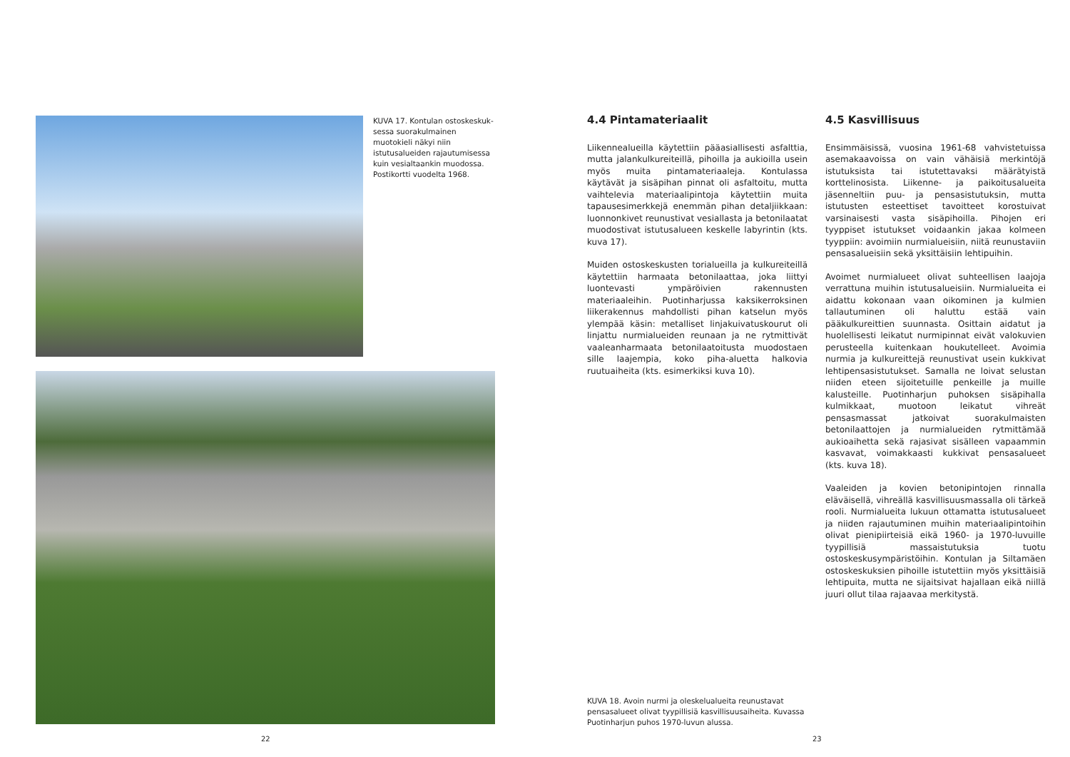KUVA 17. Kontulan ostoskeskuk­sessa suorakulmainen muotokie­li näkyi niin istutusalueiden ra­jautumisessa kuin vesialtaankin muodossa. Postikortti vuodelta 1968.
4.4 Pintamateriaalit
Liikennealueilla käytettiin pääasiallisesti asfalttia, mutta jalankulkureiteillä, pihoilla ja aukioilla usein myös muita pintamateriaaleja. Kontulassa käytävät ja sisäpihan pinnat oli asfaltoitu, mutta vaihtelevia materiaalipintoja käytettiin muita tapausesimerkkejä enemmän pihan detaljiikkaan: luonnonkivet reunustivat vesiallasta ja betonilaatat muodostivat istutusalueen keskelle labyrintin (kts. kuva 17).
Muiden ostoskeskusten torialueilla ja kulkureiteillä käytettiin harmaata betonilaattaa, joka liittyi luontevasti ympäröivien rakennusten materiaaleihin. Puotinharjussa kaksikerroksinen liikerakennus mahdollisti pihan katselun myös ylempää käsin: metalliset linjakuivatuskourut oli linjattu nurmialueiden reunaan ja ne rytmittivät vaaleanharmaata betonilaatoitusta muodostaen sille laajempia, koko piha-aluetta halkovia ruutuaiheita (kts. esimerkiksi kuva 10).
4.5 Kasvillisuus
Ensimmäisissä, vuosina 1961-68 vahvistetuissa asemakaavoissa on vain vähäisiä merkintöjä istutuksista tai istutettavaksi määrätyistä korttelinosista. Liikenne- ja paikoitusalueita jäsenneltiin puu- ja pensasistutuksin, mutta istutusten esteettiset tavoitteet korostuivat varsinaisesti vasta sisäpihoilla. Pihojen eri tyyppiset istutukset voidaankin jakaa kolmeen tyyppiin: avoimiin nurmialueisiin, niitä reunustaviin pensasalueisiin sekä yksittäisiin lehtipuihin.
Avoimet nurmialueet olivat suhteellisen laajoja verrattuna muihin istutusalueisiin. Nurmialueita ei aidattu kokonaan vaan oikominen ja kulmien tallautuminen oli haluttu estää vain pääkulkureittien suunnasta. Osittain aidatut ja huolellisesti leikatut nurmipinnat eivät valokuvien perusteella kuitenkaan houkutelleet. Avoimia nurmia ja kulkureittejä reunustivat usein kukkivat lehtipensasistutukset. Samalla ne loivat selustan niiden eteen sijoitetuille penkeille ja muille kalusteille. Puotinharjun puhoksen sisäpihalla kulmikkaat, muotoon leikatut vihreät pensasmassat jatkoivat suorakulmaisten betonilaattojen ja nurmialueiden rytmittämää aukioaihetta sekä rajasivat sisälleen vapaammin kasvavat, voimakkaasti kukkivat pensasalueet (kts. kuva 18).
Vaaleiden ja kovien betonipintojen rinnalla eläväisellä, vihreällä kasvillisuusmassalla oli tärkeä rooli. Nurmialueita lukuun ottamatta istutusalueet ja niiden rajautuminen muihin materiaalipintoihin olivat pienipiirteisiä eikä 1960- ja 1970-luvuille tyypillisiä massaistutuksia tuotu ostoskeskusympäristöihin. Kontulan ja Siltamäen ostoskeskuksien pihoille istutettiin myös yksittäisiä lehtipuita, mutta ne sijaitsivat hajallaan eikä niillä juuri ollut tilaa rajaavaa merkitystä.
KUVA 18. Avoin nurmi ja oleskelualueita reunustavat pensasalueet olivat tyypillisiä kasvillisuusaiheita. Kuvassa Puotinharjun puhos 1970-luvun alussa.
22 23